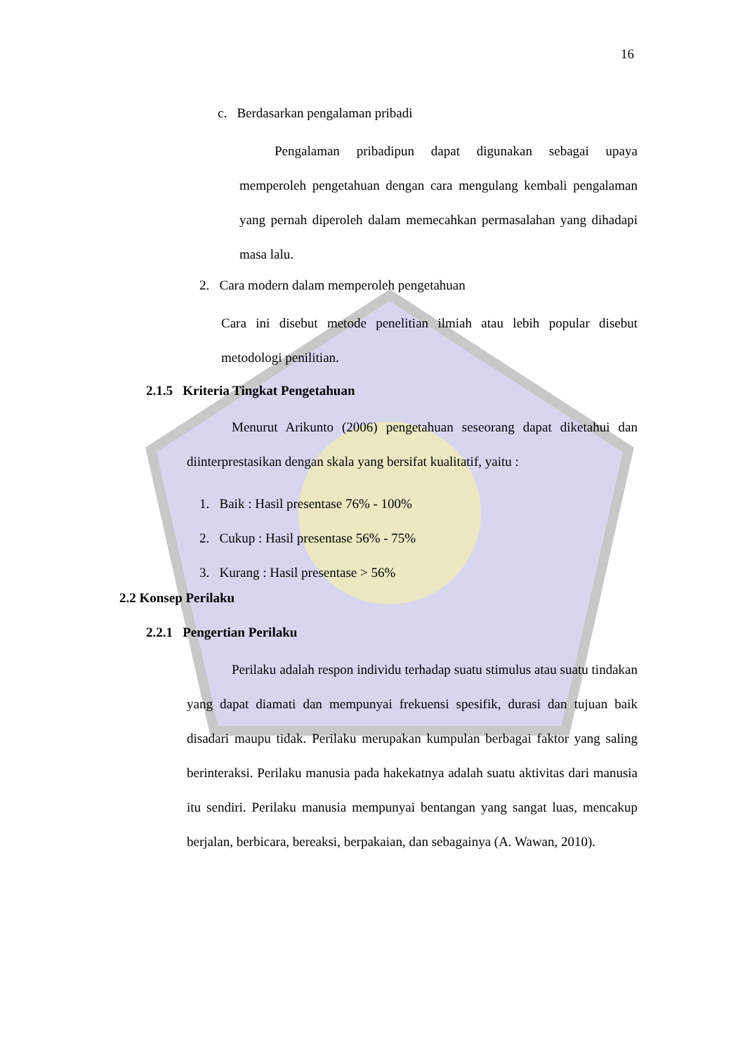16
c. Berdasarkan pengalaman pribadi
Pengalaman pribadipun dapat digunakan sebagai upaya memperoleh pengetahuan dengan cara mengulang kembali pengalaman yang pernah diperoleh dalam memecahkan permasalahan yang dihadapi masa lalu.
2. Cara modern dalam memperoleh pengetahuan
Cara ini disebut metode penelitian ilmiah atau lebih popular disebut metodologi penilitian.
2.1.5 Kriteria Tingkat Pengetahuan
Menurut Arikunto (2006) pengetahuan seseorang dapat diketahui dan diinterprestasikan dengan skala yang bersifat kualitatif, yaitu :
1. Baik : Hasil presentase 76% - 100%
2. Cukup : Hasil presentase 56% - 75%
3. Kurang : Hasil presentase > 56%
2.2 Konsep Perilaku
2.2.1 Pengertian Perilaku
Perilaku adalah respon individu terhadap suatu stimulus atau suatu tindakan yang dapat diamati dan mempunyai frekuensi spesifik, durasi dan tujuan baik disadari maupu tidak. Perilaku merupakan kumpulan berbagai faktor yang saling berinteraksi. Perilaku manusia pada hakekatnya adalah suatu aktivitas dari manusia itu sendiri. Perilaku manusia mempunyai bentangan yang sangat luas, mencakup berjalan, berbicara, bereaksi, berpakaian, dan sebagainya (A. Wawan, 2010).